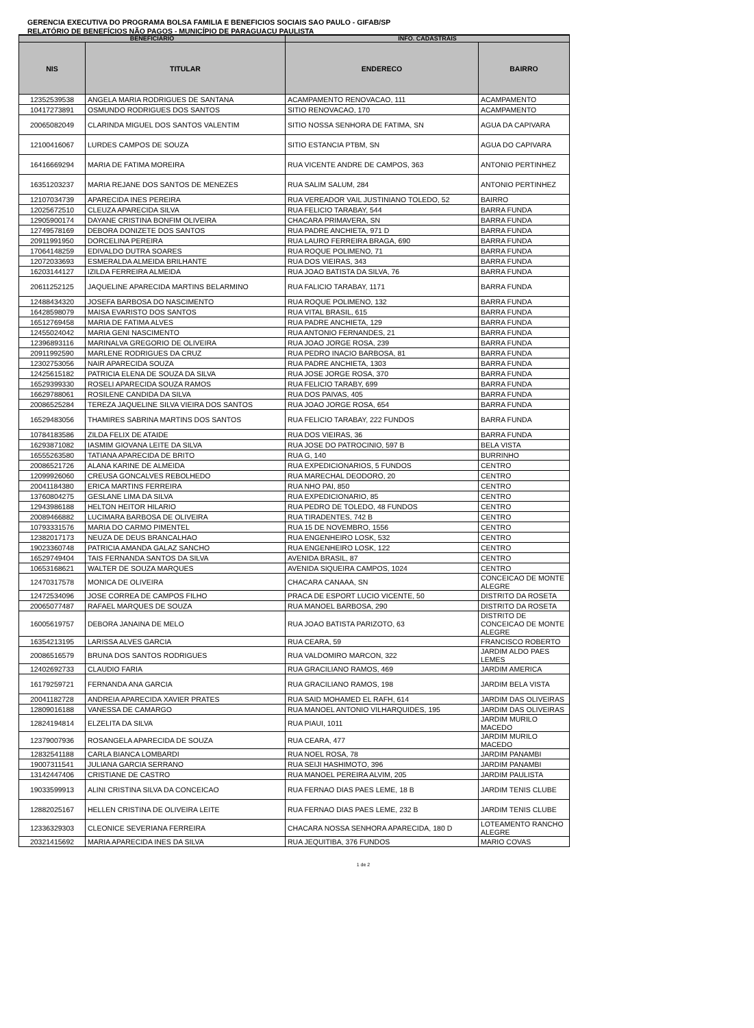GERENCIA EXECUTIVA DO PROGRAMA BOLSA FAMILIA E BENEFICIOS SOCIAIS SAO PAULO - GIFAB/SP
RELATÓRIO DE BENEFÍCIOS NÃO PAGOS - MUNICÍPIO DE PARAGUACU PAULISTA
| BENEFICIARIO | | INFO. CADASTRAIS | |
| --- | --- | --- | --- |
| NIS | TITULAR | ENDERECO | BAIRRO |
| 12352539538 | ANGELA MARIA RODRIGUES DE SANTANA | ACAMPAMENTO RENOVACAO, 111 | ACAMPAMENTO |
| 10417273891 | OSMUNDO RODRIGUES DOS SANTOS | SITIO RENOVACAO, 170 | ACAMPAMENTO |
| 20065082049 | CLARINDA MIGUEL DOS SANTOS VALENTIM | SITIO NOSSA SENHORA DE FATIMA, SN | AGUA DA CAPIVARA |
| 12100416067 | LURDES CAMPOS DE SOUZA | SITIO ESTANCIA PTBM, SN | AGUA DO CAPIVARA |
| 16416669294 | MARIA DE FATIMA MOREIRA | RUA VICENTE ANDRE DE CAMPOS, 363 | ANTONIO PERTINHEZ |
| 16351203237 | MARIA REJANE DOS SANTOS DE MENEZES | RUA SALIM SALUM, 284 | ANTONIO PERTINHEZ |
| 12107034739 | APARECIDA INES PEREIRA | RUA VEREADOR VAIL JUSTINIANO TOLEDO, 52 | BAIRRO |
| 12025672510 | CLEUZA APARECIDA SILVA | RUA FELICIO TARABAY, 544 | BARRA FUNDA |
| 12905900174 | DAYANE CRISTINA BONFIM OLIVEIRA | CHACARA PRIMAVERA, SN | BARRA FUNDA |
| 12749578169 | DEBORA DONIZETE DOS SANTOS | RUA PADRE ANCHIETA, 971 D | BARRA FUNDA |
| 20911991950 | DORCELINA PEREIRA | RUA LAURO FERREIRA BRAGA, 690 | BARRA FUNDA |
| 17064148259 | EDIVALDO DUTRA SOARES | RUA ROQUE POLIMENO, 71 | BARRA FUNDA |
| 12072033693 | ESMERALDA ALMEIDA BRILHANTE | RUA DOS VIEIRAS, 343 | BARRA FUNDA |
| 16203144127 | IZILDA FERREIRA ALMEIDA | RUA JOAO BATISTA DA SILVA, 76 | BARRA FUNDA |
| 20611252125 | JAQUELINE APARECIDA MARTINS BELARMINO | RUA FALICIO TARABAY, 1171 | BARRA FUNDA |
| 12488434320 | JOSEFA BARBOSA DO NASCIMENTO | RUA ROQUE POLIMENO, 132 | BARRA FUNDA |
| 16428598079 | MAISA EVARISTO DOS SANTOS | RUA VITAL BRASIL, 615 | BARRA FUNDA |
| 16512769458 | MARIA DE FATIMA ALVES | RUA PADRE ANCHIETA, 129 | BARRA FUNDA |
| 12455024042 | MARIA GENI NASCIMENTO | RUA ANTONIO FERNANDES, 21 | BARRA FUNDA |
| 12396893116 | MARINALVA GREGORIO DE OLIVEIRA | RUA JOAO JORGE ROSA, 239 | BARRA FUNDA |
| 20911992590 | MARLENE RODRIGUES DA CRUZ | RUA PEDRO INACIO BARBOSA, 81 | BARRA FUNDA |
| 12302753056 | NAIR APARECIDA SOUZA | RUA PADRE ANCHIETA, 1303 | BARRA FUNDA |
| 12425615182 | PATRICIA ELENA DE SOUZA DA SILVA | RUA JOSE JORGE ROSA, 370 | BARRA FUNDA |
| 16529399330 | ROSELI APARECIDA SOUZA RAMOS | RUA FELICIO TARABY, 699 | BARRA FUNDA |
| 16629788061 | ROSILENE CANDIDA DA SILVA | RUA DOS PAIVAS, 405 | BARRA FUNDA |
| 20086525284 | TEREZA JAQUELINE SILVA VIEIRA DOS SANTOS | RUA JOAO JORGE ROSA, 654 | BARRA FUNDA |
| 16529483056 | THAMIRES SABRINA MARTINS DOS SANTOS | RUA FELICIO TARABAY, 222 FUNDOS | BARRA FUNDA |
| 10784183586 | ZILDA FELIX DE ATAIDE | RUA DOS VIEIRAS, 36 | BARRA FUNDA |
| 16293871082 | IASMIM GIOVANA LEITE DA SILVA | RUA JOSE DO PATROCINIO, 597 B | BELA VISTA |
| 16555263580 | TATIANA APARECIDA DE BRITO | RUA G, 140 | BURRINHO |
| 20086521726 | ALANA KARINE DE ALMEIDA | RUA EXPEDICIONARIOS, 5 FUNDOS | CENTRO |
| 12099926060 | CREUSA GONCALVES REBOLHEDO | RUA MARECHAL DEODORO, 20 | CENTRO |
| 20041184380 | ERICA MARTINS FERREIRA | RUA NHO PAI, 850 | CENTRO |
| 13760804275 | GESLANE LIMA DA SILVA | RUA EXPEDICIONARIO, 85 | CENTRO |
| 12943986188 | HELTON HEITOR HILARIO | RUA PEDRO DE TOLEDO, 48 FUNDOS | CENTRO |
| 20089466882 | LUCIMARA BARBOSA DE OLIVEIRA | RUA TIRADENTES, 742 B | CENTRO |
| 10793331576 | MARIA DO CARMO PIMENTEL | RUA 15 DE NOVEMBRO, 1556 | CENTRO |
| 12382017173 | NEUZA DE DEUS BRANCALHAO | RUA ENGENHEIRO LOSK, 532 | CENTRO |
| 19023360748 | PATRICIA AMANDA GALAZ SANCHO | RUA ENGENHEIRO LOSK, 122 | CENTRO |
| 16529749404 | TAIS FERNANDA SANTOS DA SILVA | AVENIDA BRASIL, 87 | CENTRO |
| 10653168621 | WALTER DE SOUZA MARQUES | AVENIDA SIQUEIRA CAMPOS, 1024 | CENTRO |
| 12470317578 | MONICA DE OLIVEIRA | CHACARA CANAAA, SN | CONCEICAO DE MONTE ALEGRE |
| 12472534096 | JOSE CORREA DE CAMPOS FILHO | PRACA DE ESPORT LUCIO VICENTE, 50 | DISTRITO DA ROSETA |
| 20065077487 | RAFAEL MARQUES DE SOUZA | RUA MANOEL BARBOSA, 290 | DISTRITO DA ROSETA |
| 16005619757 | DEBORA JANAINA DE MELO | RUA JOAO BATISTA PARIZOTO, 63 | DISTRITO DE CONCEICAO DE MONTE ALEGRE |
| 16354213195 | LARISSA ALVES GARCIA | RUA CEARA, 59 | FRANCISCO ROBERTO |
| 20086516579 | BRUNA DOS SANTOS RODRIGUES | RUA VALDOMIRO MARCON, 322 | JARDIM ALDO PAES LEMES |
| 12402692733 | CLAUDIO FARIA | RUA GRACILIANO RAMOS, 469 | JARDIM AMERICA |
| 16179259721 | FERNANDA ANA GARCIA | RUA GRACILIANO RAMOS, 198 | JARDIM BELA VISTA |
| 20041182728 | ANDREIA APARECIDA XAVIER PRATES | RUA SAID MOHAMED EL RAFH, 614 | JARDIM DAS OLIVEIRAS |
| 12809016188 | VANESSA DE CAMARGO | RUA MANOEL ANTONIO VILHARQUIDES, 195 | JARDIM DAS OLIVEIRAS |
| 12824194814 | ELZELITA DA SILVA | RUA PIAUI, 1011 | JARDIM MURILO MACEDO |
| 12379007936 | ROSANGELA APARECIDA DE SOUZA | RUA CEARA, 477 | JARDIM MURILO MACEDO |
| 12832541188 | CARLA BIANCA LOMBARDI | RUA NOEL ROSA, 78 | JARDIM PANAMBI |
| 19007311541 | JULIANA GARCIA SERRANO | RUA SEIJI HASHIMOTO, 396 | JARDIM PANAMBI |
| 13142447406 | CRISTIANE DE CASTRO | RUA MANOEL PEREIRA ALVIM, 205 | JARDIM PAULISTA |
| 19033599913 | ALINI CRISTINA SILVA DA CONCEICAO | RUA FERNAO DIAS PAES LEME, 18 B | JARDIM TENIS CLUBE |
| 12882025167 | HELLEN CRISTINA DE OLIVEIRA LEITE | RUA FERNAO DIAS PAES LEME, 232 B | JARDIM TENIS CLUBE |
| 12336329303 | CLEONICE SEVERIANA FERREIRA | CHACARA NOSSA SENHORA APARECIDA, 180 D | LOTEAMENTO RANCHO ALEGRE |
| 20321415692 | MARIA APARECIDA INES DA SILVA | RUA JEQUITIBA, 376 FUNDOS | MARIO COVAS |
1 de 2